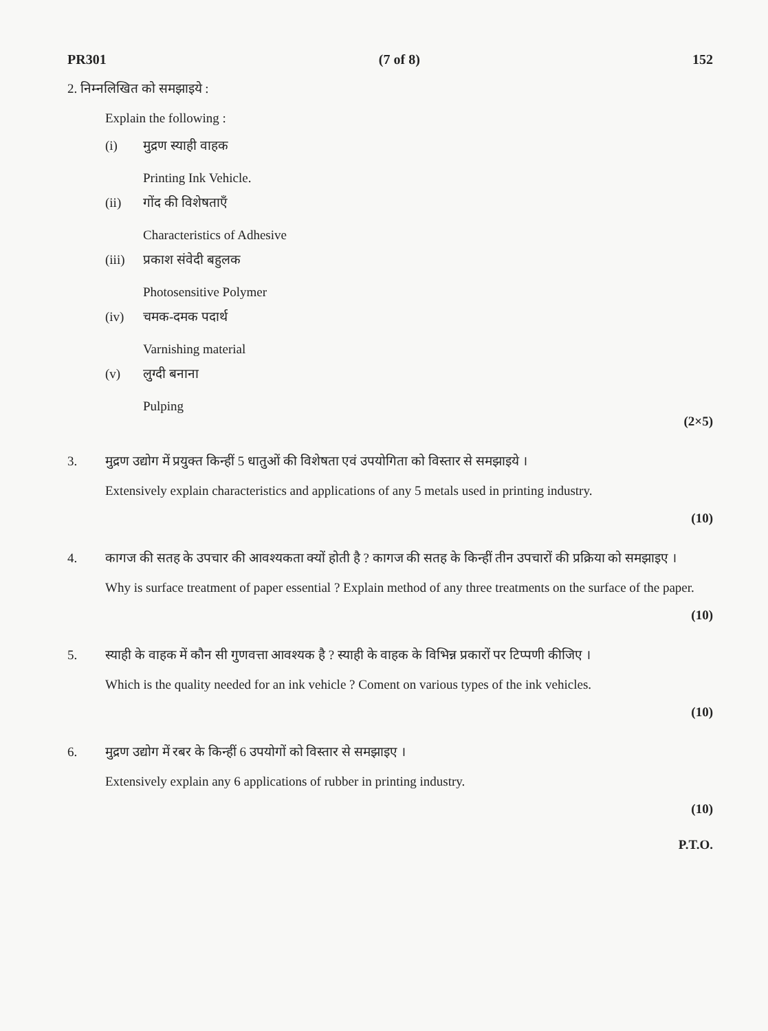PR301 (7 of 8) 152
2. निम्नलिखित को समझाइये :
Explain the following :
(i) मुद्रण स्याही वाहक
Printing Ink Vehicle.
(ii) गोंद की विशेषताएँ
Characteristics of Adhesive
(iii)
प्रकाश संवेदी बहुलक
Photosensitive Polymer
(iv) चमक-दमक पदार्थ
Varnishing material
(v) लुग्दी बनाना
Pulping
(2×5)
3. मुद्रण उद्योग में प्रयुक्त किन्हीं 5 धातुओं की विशेषता एवं उपयोगिता को विस्तार से समझाइये ।
Extensively explain characteristics and applications of any 5 metals used in printing industry.
(10)
4. कागज की सतह के उपचार की आवश्यकता क्यों होती है ? कागज की सतह के किन्हीं तीन उपचारों की प्रक्रिया को समझाइए ।
Why is surface treatment of paper essential ? Explain method of any three treatments on the surface of the paper.
(10)
5. स्याही के वाहक में कौन सी गुणवत्ता आवश्यक है ? स्याही के वाहक के विभिन्न प्रकारों पर टिप्पणी कीजिए ।
Which is the quality needed for an ink vehicle ? Coment on various types of the ink vehicles.
(10)
6. मुद्रण उद्योग में रबर के किन्हीं 6 उपयोगों को विस्तार से समझाइए ।
Extensively explain any 6 applications of rubber in printing industry.
(10)
P.T.O.